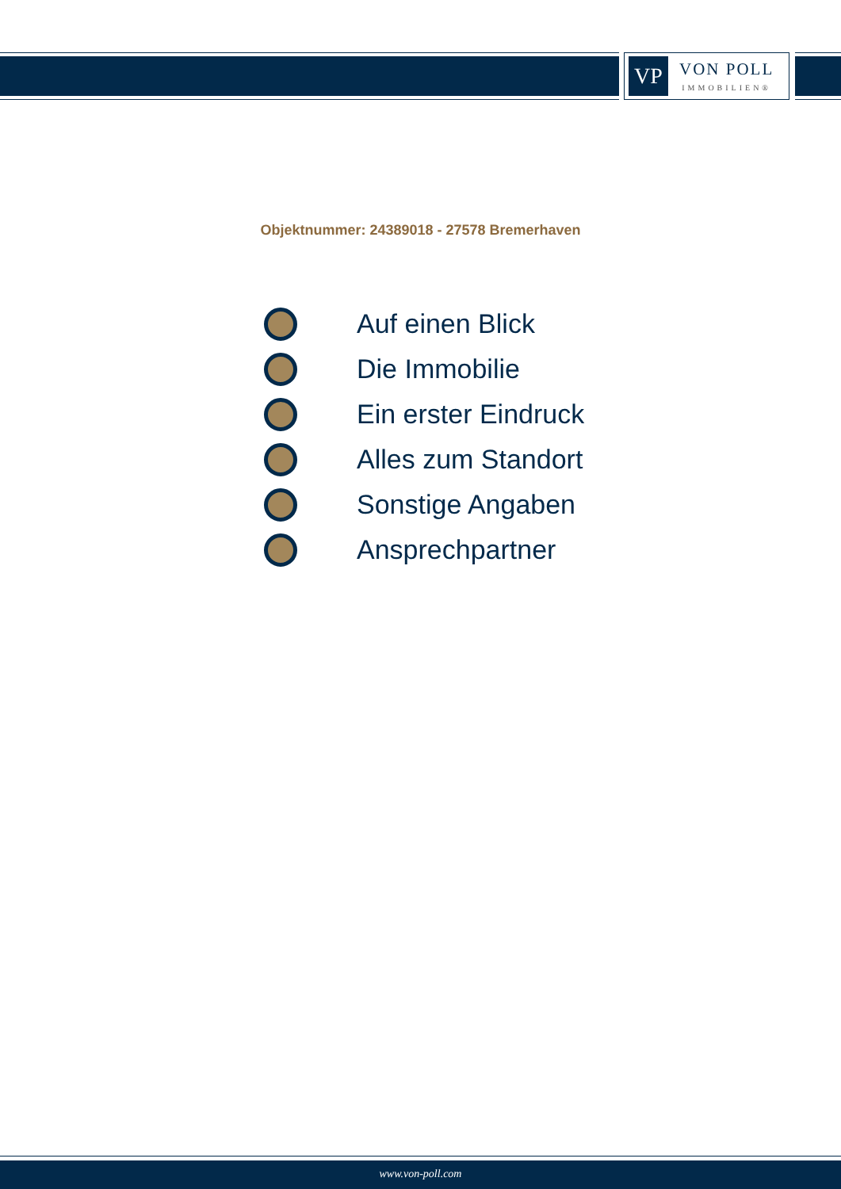VP
VON POLL
IMMOBILIEN®
Objektnummer: 24389018 - 27578 Bremerhaven
Auf einen Blick
Die Immobilie
Ein erster Eindruck
Alles zum Standort
Sonstige Angaben
Ansprechpartner
www.von-poll.com